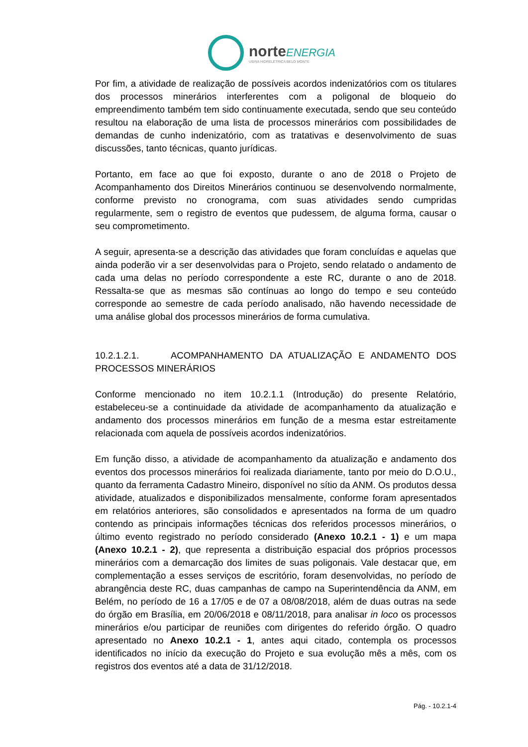norte ENERGIA
USINA HIDRELÉTRICA BELO MONTE
Por fim, a atividade de realização de possíveis acordos indenizatórios com os titulares dos processos minerários interferentes com a poligonal de bloqueio do empreendimento também tem sido continuamente executada, sendo que seu conteúdo resultou na elaboração de uma lista de processos minerários com possibilidades de demandas de cunho indenizatório, com as tratativas e desenvolvimento de suas discussões, tanto técnicas, quanto jurídicas.
Portanto, em face ao que foi exposto, durante o ano de 2018 o Projeto de Acompanhamento dos Direitos Minerários continuou se desenvolvendo normalmente, conforme previsto no cronograma, com suas atividades sendo cumpridas regularmente, sem o registro de eventos que pudessem, de alguma forma, causar o seu comprometimento.
A seguir, apresenta-se a descrição das atividades que foram concluídas e aquelas que ainda poderão vir a ser desenvolvidas para o Projeto, sendo relatado o andamento de cada uma delas no período correspondente a este RC, durante o ano de 2018. Ressalta-se que as mesmas são contínuas ao longo do tempo e seu conteúdo corresponde ao semestre de cada período analisado, não havendo necessidade de uma análise global dos processos minerários de forma cumulativa.
10.2.1.2.1. ACOMPANHAMENTO DA ATUALIZAÇÃO E ANDAMENTO DOS PROCESSOS MINERÁRIOS
Conforme mencionado no item 10.2.1.1 (Introdução) do presente Relatório, estabeleceu-se a continuidade da atividade de acompanhamento da atualização e andamento dos processos minerários em função de a mesma estar estreitamente relacionada com aquela de possíveis acordos indenizatórios.
Em função disso, a atividade de acompanhamento da atualização e andamento dos eventos dos processos minerários foi realizada diariamente, tanto por meio do D.O.U., quanto da ferramenta Cadastro Mineiro, disponível no sítio da ANM. Os produtos dessa atividade, atualizados e disponibilizados mensalmente, conforme foram apresentados em relatórios anteriores, são consolidados e apresentados na forma de um quadro contendo as principais informações técnicas dos referidos processos minerários, o último evento registrado no período considerado (Anexo 10.2.1 - 1) e um mapa (Anexo 10.2.1 - 2), que representa a distribuição espacial dos próprios processos minerários com a demarcação dos limites de suas poligonais. Vale destacar que, em complementação a esses serviços de escritório, foram desenvolvidas, no período de abrangência deste RC, duas campanhas de campo na Superintendência da ANM, em Belém, no período de 16 a 17/05 e de 07 a 08/08/2018, além de duas outras na sede do órgão em Brasília, em 20/06/2018 e 08/11/2018, para analisar in loco os processos minerários e/ou participar de reuniões com dirigentes do referido órgão. O quadro apresentado no Anexo 10.2.1 - 1, antes aqui citado, contempla os processos identificados no início da execução do Projeto e sua evolução mês a mês, com os registros dos eventos até a data de 31/12/2018.
Pág. - 10.2.1-4